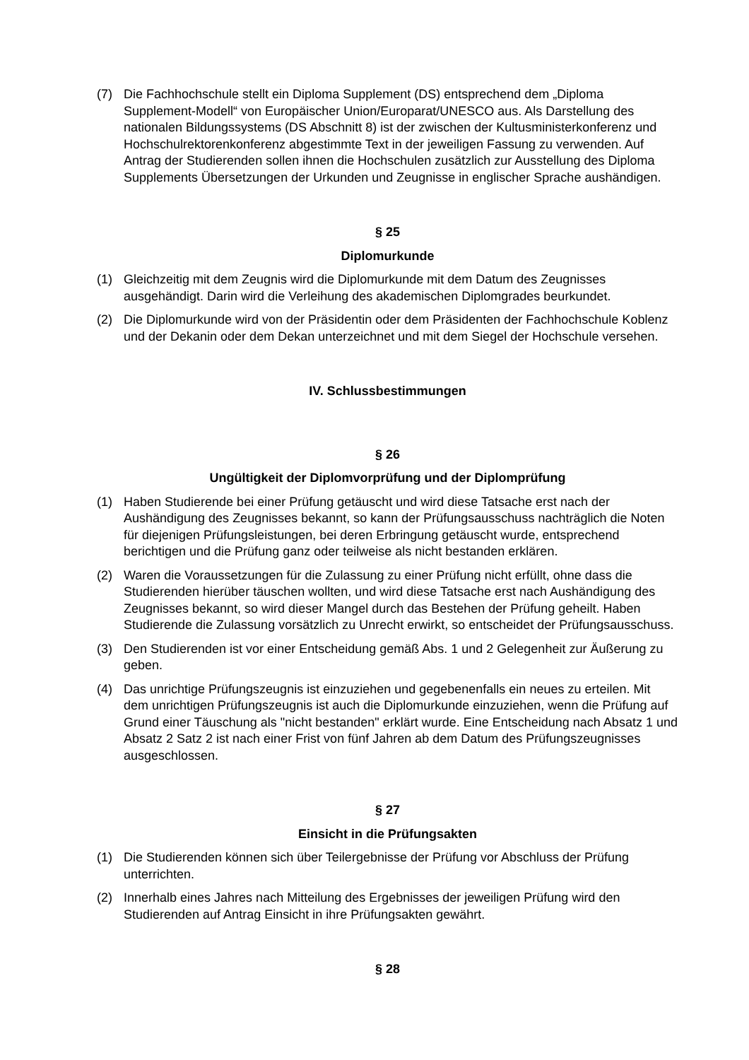(7) Die Fachhochschule stellt ein Diploma Supplement (DS) entsprechend dem „Diploma Supplement-Modell“ von Europäischer Union/Europarat/UNESCO aus. Als Darstellung des nationalen Bildungssystems (DS Abschnitt 8) ist der zwischen der Kultusministerkonferenz und Hochschulrektorenkonferenz abgestimmte Text in der jeweiligen Fassung zu verwenden. Auf Antrag der Studierenden sollen ihnen die Hochschulen zusätzlich zur Ausstellung des Diploma Supplements Übersetzungen der Urkunden und Zeugnisse in englischer Sprache aushändigen.
§ 25
Diplomurkunde
(1) Gleichzeitig mit dem Zeugnis wird die Diplomurkunde mit dem Datum des Zeugnisses ausgehändigt. Darin wird die Verleihung des akademischen Diplomgrades beurkundet.
(2) Die Diplomurkunde wird von der Präsidentin oder dem Präsidenten der Fachhochschule Koblenz und der Dekanin oder dem Dekan unterzeichnet und mit dem Siegel der Hochschule versehen.
IV. Schlussbestimmungen
§ 26
Ungültigkeit der Diplomvorprüfung und der Diplomprüfung
(1) Haben Studierende bei einer Prüfung getäuscht und wird diese Tatsache erst nach der Aushändigung des Zeugnisses bekannt, so kann der Prüfungsausschuss nachträglich die Noten für diejenigen Prüfungsleistungen, bei deren Erbringung getäuscht wurde, entsprechend berichtigen und die Prüfung ganz oder teilweise als nicht bestanden erklären.
(2) Waren die Voraussetzungen für die Zulassung zu einer Prüfung nicht erfüllt, ohne dass die Studierenden hierüber täuschen wollten, und wird diese Tatsache erst nach Aushändigung des Zeugnisses bekannt, so wird dieser Mangel durch das Bestehen der Prüfung geheilt. Haben Studierende die Zulassung vorsätzlich zu Unrecht erwirkt, so entscheidet der Prüfungsausschuss.
(3) Den Studierenden ist vor einer Entscheidung gemäß Abs. 1 und 2 Gelegenheit zur Äußerung zu geben.
(4) Das unrichtige Prüfungszeugnis ist einzuziehen und gegebenenfalls ein neues zu erteilen. Mit dem unrichtigen Prüfungszeugnis ist auch die Diplomurkunde einzuziehen, wenn die Prüfung auf Grund einer Täuschung als "nicht bestanden" erklärt wurde. Eine Entscheidung nach Absatz 1 und Absatz 2 Satz 2 ist nach einer Frist von fünf Jahren ab dem Datum des Prüfungszeugnisses ausgeschlossen.
§ 27
Einsicht in die Prüfungsakten
(1) Die Studierenden können sich über Teilergebnisse der Prüfung vor Abschluss der Prüfung unterrichten.
(2) Innerhalb eines Jahres nach Mitteilung des Ergebnisses der jeweiligen Prüfung wird den Studierenden auf Antrag Einsicht in ihre Prüfungsakten gewährt.
§ 28